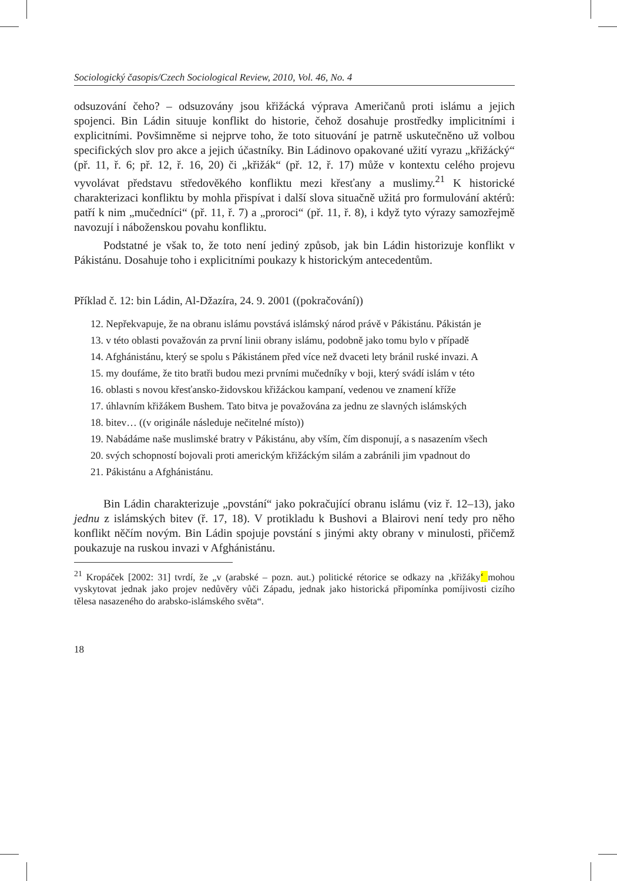Sociologický časopis/Czech Sociological Review, 2010, Vol. 46, No. 4
odsuzování čeho? – odsuzovány jsou křižácká výprava Američanů proti islámu a jejich spojenci. Bin Ládin situuje konflikt do historie, čehož dosahuje prostředky implicitními i explicitními. Povšimněme si nejprve toho, že toto situování je patrně uskutečněno už volbou specifických slov pro akce a jejich účastníky. Bin Ládinovo opakované užití vyrazu „křižácký“ (př. 11, ř. 6; př. 12, ř. 16, 20) či „křižák“ (př. 12, ř. 17) může v kontextu celého projevu vyvolávat představu středověkého konfliktu mezi křesťany a muslimy.<sup>21</sup> K historické charakterizaci konfliktu by mohla přispívat i další slova situačně užitá pro formulování aktérů: patří k nim „mučedníci“ (př. 11, ř. 7) a „proroci“ (př. 11, ř. 8), i když tyto výrazy samozřejmě navozují i náboženskou povahu konfliktu.
Podstatné je však to, že toto není jediný způsob, jak bin Ládin historizuje konflikt v Pákistánu. Dosahuje toho i explicitními poukazy k historickým antecedentům.
Příklad č. 12: bin Ládin, Al-Džazíra, 24. 9. 2001 ((pokračování))
12. Nepřekvapuje, že na obranu islámu povstává islámský národ právě v Pákistánu. Pákistán je
13. v této oblasti považován za první linii obrany islámu, podobně jako tomu bylo v případě
14. Afghánistánu, který se spolu s Pákistánem před více než dvaceti lety bránil ruské invazi. A
15. my doufáme, že tito bratři budou mezi prvními mučedníky v boji, který svádí islám v této
16. oblasti s novou křesťansko-židovskou křižáckou kampaní, vedenou ve znamení kříže
17. úhlavním křižákem Bushem. Tato bitva je považována za jednu ze slavných islámských
18. bitev… ((v originále následuje nečitelné místo))
19. Nabádáme naše muslimské bratry v Pákistánu, aby vším, čím disponují, a s nasazením všech
20. svých schopností bojovali proti americkým křižáckým silám a zabránili jim vpadnout do
21. Pákistánu a Afghánistánu.
Bin Ládin charakterizuje „povstání“ jako pokračující obranu islámu (viz ř. 12–13), jako jednu z islámských bitev (ř. 17, 18). V protikladu k Bushovi a Blairovi není tedy pro něho konflikt něčím novým. Bin Ládin spojuje povstání s jinými akty obrany v minulosti, přičemž poukazuje na ruskou invazi v Afghánistánu.
<sup>21</sup> Kropáček [2002: 31] tvrdí, že „v (arabské – pozn. aut.) politické rétorice se odkazy na ‚křižáky‘ mohou vyskytovat jednak jako projev nedůvěry vůči Západu, jednak jako historická připomínka pomíjivosti cizího tělesa nasazeného do arabsko-islámského světa“.
18